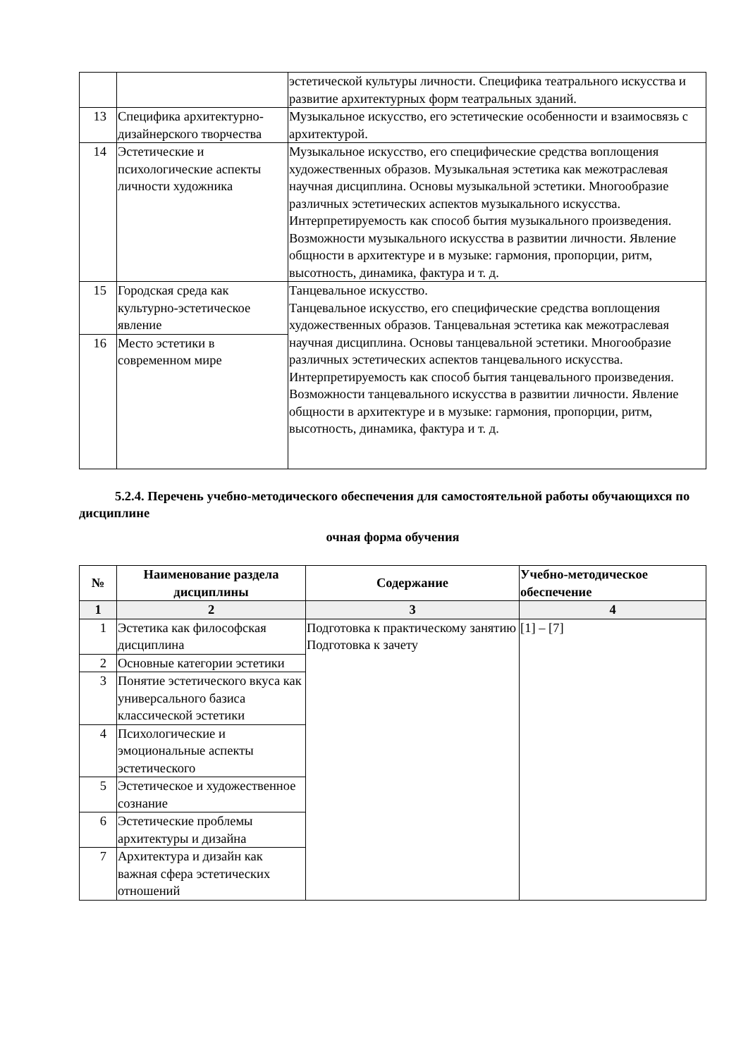| | | эстетической культуры личности. Специфика театрального искусства и развитие архитектурных форм театральных зданий. |
| 13 | Специфика архитектурно-дизайнерского творчества | Музыкальное искусство, его эстетические особенности и взаимосвязь с архитектурой. |
| 14 | Эстетические и психологические аспекты личности художника | Музыкальное искусство, его специфические средства воплощения художественных образов. Музыкальная эстетика как межотраслевая научная дисциплина. Основы музыкальной эстетики. Многообразие различных эстетических аспектов музыкального искусства. Интерпретируемость как способ бытия музыкального произведения. Возможности музыкального искусства в развитии личности. Явление общности в архитектуре и в музыке: гармония, пропорции, ритм, высотность, динамика, фактура и т. д. |
| 15 | Городская среда как культурно-эстетическое явление | Танцевальное искусство. Танцевальное искусство, его специфические средства воплощения художественных образов. Танцевальная эстетика как межотраслевая научная дисциплина. Основы танцевальной эстетики. Многообразие различных эстетических аспектов танцевального искусства. Интерпретируемость как способ бытия танцевального произведения. Возможности танцевального искусства в развитии личности. Явление общности в архитектуре и в музыке: гармония, пропорции, ритм, высотность, динамика, фактура и т. д. |
| 16 | Место эстетики в современном мире | |
5.2.4. Перечень учебно-методического обеспечения для самостоятельной работы обучающихся по дисциплине
очная форма обучения
| № | Наименование раздела дисциплины | Содержание | Учебно-методическое обеспечение |
| --- | --- | --- | --- |
| 1 | 2 | 3 | 4 |
| 1 | Эстетика как философская дисциплина | Подготовка к практическому занятию Подготовка к зачету | [1] – [7] |
| 2 | Основные категории эстетики | | |
| 3 | Понятие эстетического вкуса как универсального базиса классической эстетики | | |
| 4 | Психологические и эмоциональные аспекты эстетического | | |
| 5 | Эстетическое и художественное сознание | | |
| 6 | Эстетические проблемы архитектуры и дизайна | | |
| 7 | Архитектура и дизайн как важная сфера эстетических отношений | | |